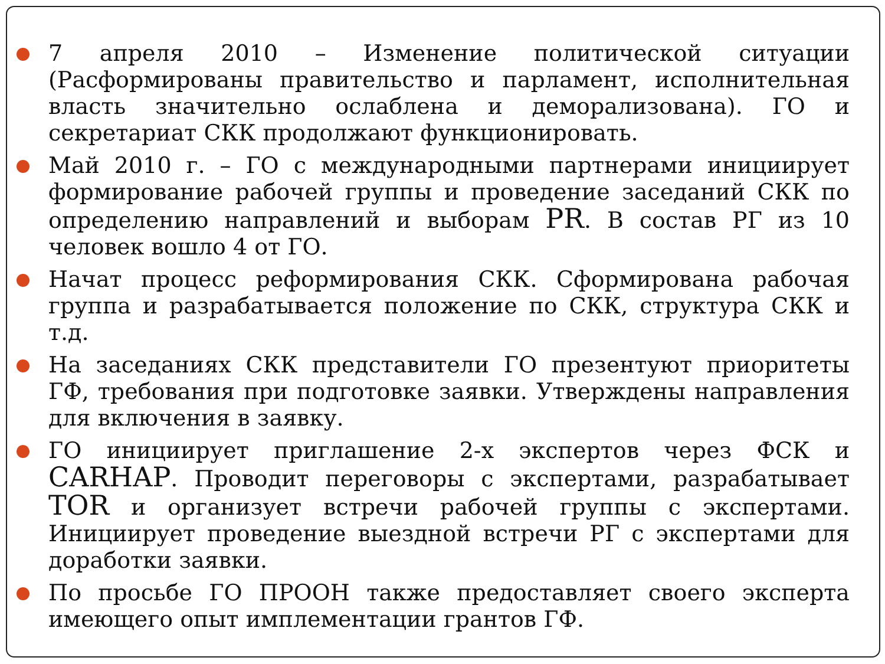7 апреля 2010 – Изменение политической ситуации (Расформированы правительство и парламент, исполнительная власть значительно ослаблена и деморализована). ГО и секретариат СКК продолжают функционировать.
Май 2010 г. – ГО с международными партнерами инициирует формирование рабочей группы и проведение заседаний СКК по определению направлений и выборам PR. В состав РГ из 10 человек вошло 4 от ГО.
Начат процесс реформирования СКК. Сформирована рабочая группа и разрабатывается положение по СКК, структура СКК и т.д.
На заседаниях СКК представители ГО презентуют приоритеты ГФ, требования при подготовке заявки. Утверждены направления для включения в заявку.
ГО инициирует приглашение 2-х экспертов через ФСК и CARHAP. Проводит переговоры с экспертами, разрабатывает TOR и организует встречи рабочей группы с экспертами. Инициирует проведение выездной встречи РГ с экспертами для доработки заявки.
По просьбе ГО ПРООН также предоставляет своего эксперта имеющего опыт имплементации грантов ГФ.